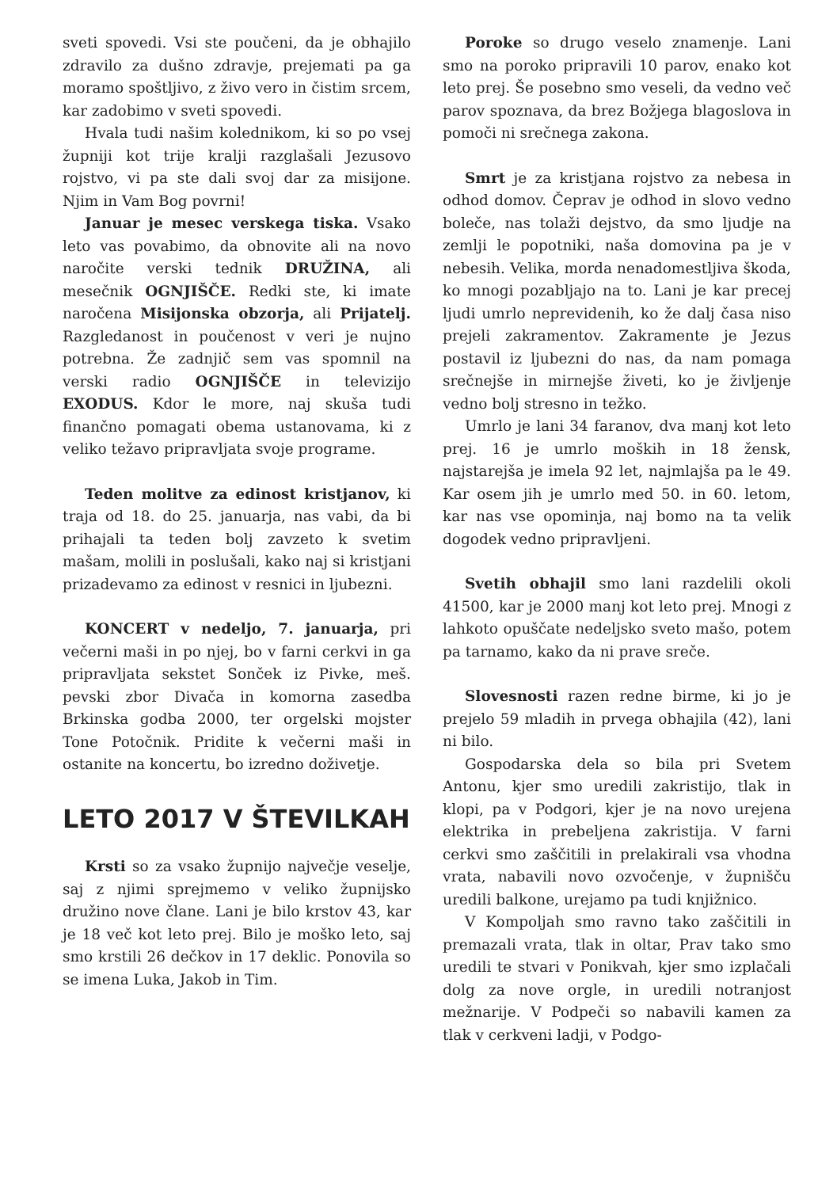sveti spovedi. Vsi ste poučeni, da je obhajilo zdravilo za dušno zdravje, prejemati pa ga moramo spoštljivo, z živo vero in čistim srcem, kar zadobimo v sveti spovedi.
Hvala tudi našim kolednikom, ki so po vsej župniji kot trije kralji razglašali Jezusovo rojstvo, vi pa ste dali svoj dar za misijone. Njim in Vam Bog povrni!
Januar je mesec verskega tiska. Vsako leto vas povabimo, da obnovite ali na novo naročite verski tednik DRUŽINA, ali mesečnik OGNJIŠČE. Redki ste, ki imate naročena Misijonska obzorja, ali Prijatelj. Razgledanost in poučenost v veri je nujno potrebna. Že zadnjič sem vas spomnil na verski radio OGNJIŠČE in televizijo EXODUS. Kdor le more, naj skuša tudi finančno pomagati obema ustanovama, ki z veliko težavo pripravljata svoje programe.
Teden molitve za edinost kristjanov, ki traja od 18. do 25. januarja, nas vabi, da bi prihajali ta teden bolj zavzeto k svetim mašam, molili in poslušali, kako naj si kristjani prizadevamo za edinost v resnici in ljubezni.
KONCERT v nedeljo, 7. januarja, pri večerni maši in po njej, bo v farni cerkvi in ga pripravljata sekstet Sonček iz Pivke, meš. pevski zbor Divača in komorna zasedba Brkinska godba 2000, ter orgelski mojster Tone Potočnik. Pridite k večerni maši in ostanite na koncertu, bo izredno doživetje.
LETO 2017 V ŠTEVILKAH
Krsti so za vsako župnijo največje veselje, saj z njimi sprejmemo v veliko župnijsko družino nove člane. Lani je bilo krstov 43, kar je 18 več kot leto prej. Bilo je moško leto, saj smo krstili 26 dečkov in 17 deklic. Ponovila so se imena Luka, Jakob in Tim.
Poroke so drugo veselo znamenje. Lani smo na poroko pripravili 10 parov, enako kot leto prej. Še posebno smo veseli, da vedno več parov spoznava, da brez Božjega blagoslova in pomoči ni srečnega zakona.
Smrt je za kristjana rojstvo za nebesa in odhod domov. Čeprav je odhod in slovo vedno boleče, nas tolaži dejstvo, da smo ljudje na zemlji le popotniki, naša domovina pa je v nebesih. Velika, morda nenadomestljiva škoda, ko mnogi pozabljajo na to. Lani je kar precej ljudi umrlo neprevidenih, ko že dalj časa niso prejeli zakramentov. Zakramente je Jezus postavil iz ljubezni do nas, da nam pomaga srečnejše in mirnejše živeti, ko je življenje vedno bolj stresno in težko.
Umrlo je lani 34 faranov, dva manj kot leto prej. 16 je umrlo moških in 18 žensk, najstarejša je imela 92 let, najmlajša pa le 49. Kar osem jih je umrlo med 50. in 60. letom, kar nas vse opominja, naj bomo na ta velik dogodek vedno pripravljeni.
Svetih obhajil smo lani razdelili okoli 41500, kar je 2000 manj kot leto prej. Mnogi z lahkoto opuščate nedeljsko sveto mašo, potem pa tarnamo, kako da ni prave sreče.
Slovesnosti razen redne birme, ki jo je prejelo 59 mladih in prvega obhajila (42), lani ni bilo.
Gospodarska dela so bila pri Svetem Antonu, kjer smo uredili zakristijo, tlak in klopi, pa v Podgori, kjer je na novo urejena elektrika in prebeljena zakristija. V farni cerkvi smo zaščitili in prelakirali vsa vhodna vrata, nabavili novo ozvočenje, v župnišču uredili balkone, urejamo pa tudi knjižnico.
V Kompoljah smo ravno tako zaščitili in premazali vrata, tlak in oltar, Prav tako smo uredili te stvari v Ponikvah, kjer smo izplačali dolg za nove orgle, in uredili notranjost mežnarije. V Podpeči so nabavili kamen za tlak v cerkveni ladji, v Podgo-